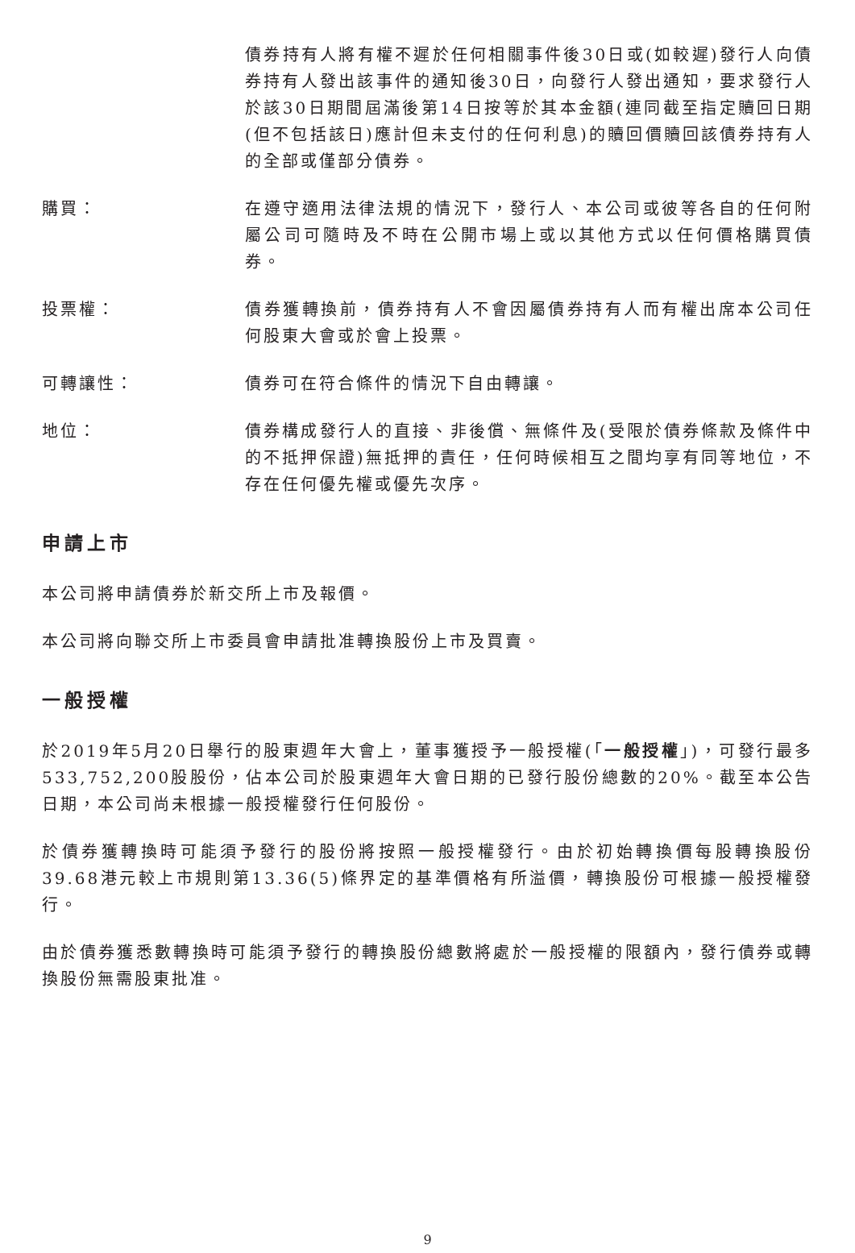債券持有人將有權不遲於任何相關事件後30日或(如較遲)發行人向債券持有人發出該事件的通知後30日，向發行人發出通知，要求發行人於該30日期間屆滿後第14日按等於其本金額(連同截至指定贖回日期(但不包括該日)應計但未支付的任何利息)的贖回價贖回該債券持有人的全部或僅部分債券。
購買： 在遵守適用法律法規的情況下，發行人、本公司或彼等各自的任何附屬公司可隨時及不時在公開市場上或以其他方式以任何價格購買債券。
投票權： 債券獲轉換前，債券持有人不會因屬債券持有人而有權出席本公司任何股東大會或於會上投票。
可轉讓性： 債券可在符合條件的情況下自由轉讓。
地位： 債券構成發行人的直接、非後償、無條件及(受限於債券條款及條件中的不抵押保證)無抵押的責任，任何時候相互之間均享有同等地位，不存在任何優先權或優先次序。
申請上市
本公司將申請債券於新交所上市及報價。
本公司將向聯交所上市委員會申請批准轉換股份上市及買賣。
一般授權
於2019年5月20日舉行的股東週年大會上，董事獲授予一般授權(「一般授權」)，可發行最多533,752,200股股份，佔本公司於股東週年大會日期的已發行股份總數的20%。截至本公告日期，本公司尚未根據一般授權發行任何股份。
於債券獲轉換時可能須予發行的股份將按照一般授權發行。由於初始轉換價每股轉換股份39.68港元較上市規則第13.36(5)條界定的基準價格有所溢價，轉換股份可根據一般授權發行。
由於債券獲悉數轉換時可能須予發行的轉換股份總數將處於一般授權的限額內，發行債券或轉換股份無需股東批准。
9